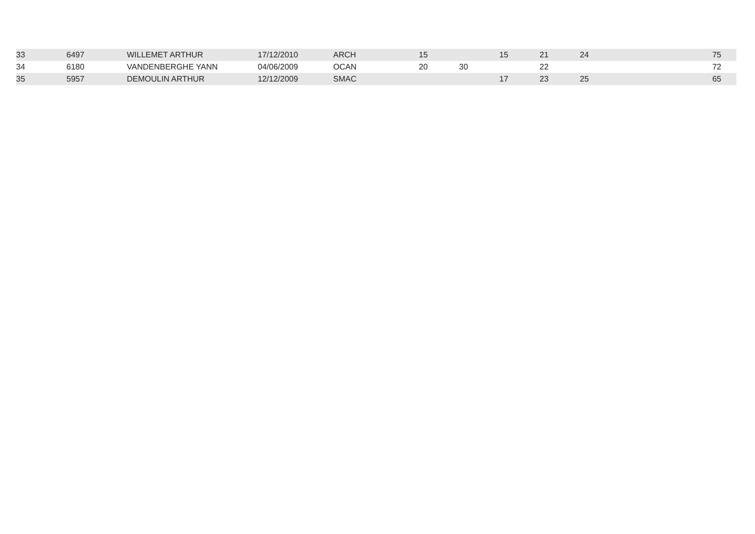| 33 | 6497 | WILLEMET ARTHUR | 17/12/2010 | ARCH | 15 | | 15 | 21 | 24 | 75 |
| 34 | 6180 | VANDENBERGHE YANN | 04/06/2009 | OCAN | 20 | 30 | | 22 | | 72 |
| 35 | 5957 | DEMOULIN ARTHUR | 12/12/2009 | SMAC | | | 17 | 23 | 25 | 65 |